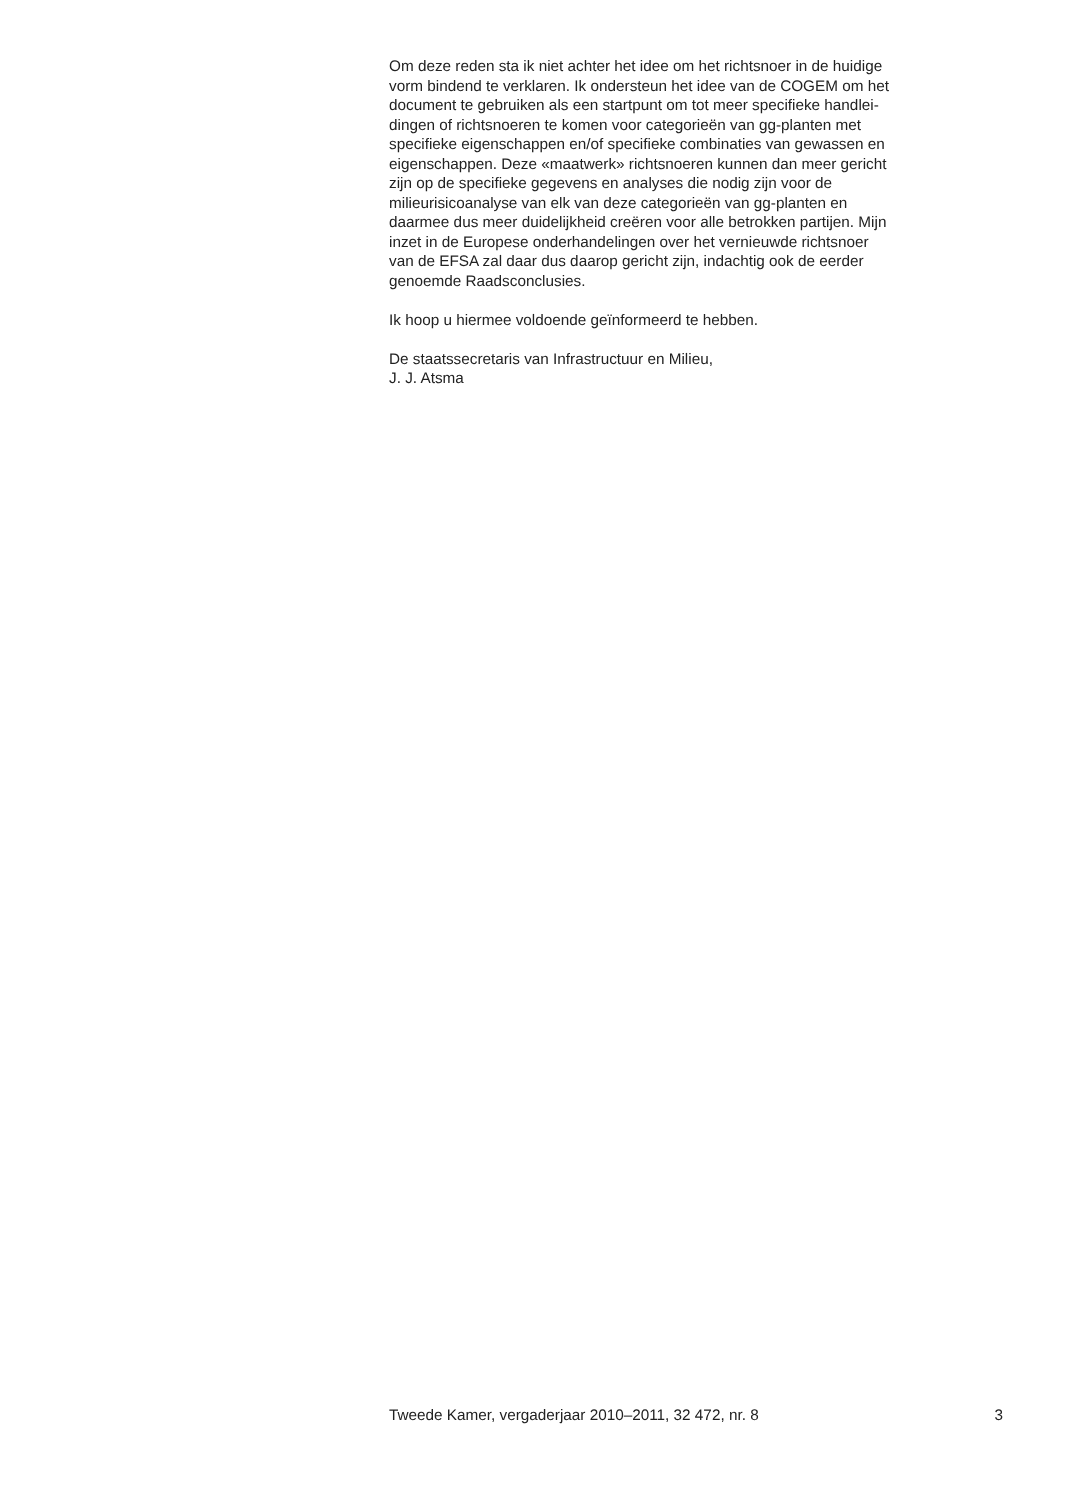Om deze reden sta ik niet achter het idee om het richtsnoer in de huidige
vorm bindend te verklaren. Ik ondersteun het idee van de COGEM om het
document te gebruiken als een startpunt om tot meer specifieke handlei-
dingen of richtsnoeren te komen voor categorieën van gg-planten met
specifieke eigenschappen en/of specifieke combinaties van gewassen en
eigenschappen. Deze «maatwerk» richtsnoeren kunnen dan meer gericht
zijn op de specifieke gegevens en analyses die nodig zijn voor de
milieurisicoanalyse van elk van deze categorieën van gg-planten en
daarmee dus meer duidelijkheid creëren voor alle betrokken partijen. Mijn
inzet in de Europese onderhandelingen over het vernieuwde richtsnoer
van de EFSA zal daar dus daarop gericht zijn, indachtig ook de eerder
genoemde Raadsconclusies.
Ik hoop u hiermee voldoende geïnformeerd te hebben.
De staatssecretaris van Infrastructuur en Milieu,
J. J. Atsma
Tweede Kamer, vergaderjaar 2010–2011, 32 472, nr. 8 3